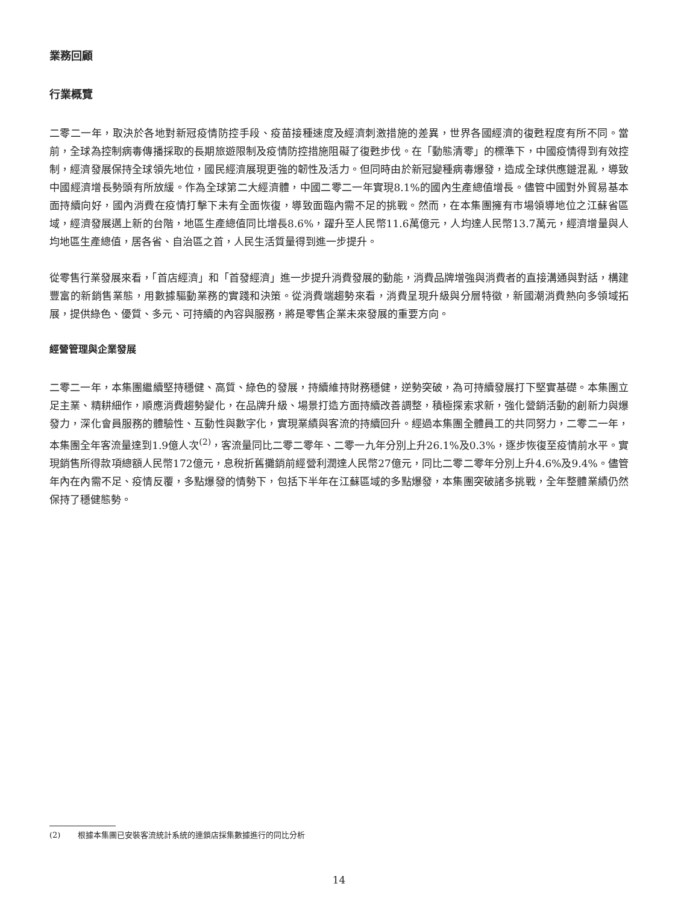業務回顧
行業概覽
二零二一年，取決於各地對新冠疫情防控手段、疫苗接種速度及經濟刺激措施的差異，世界各國經濟的復甦程度有所不同。當前，全球為控制病毒傳播採取的長期旅遊限制及疫情防控措施阻礙了復甦步伐。在「動態清零」的標準下，中國疫情得到有效控制，經濟發展保持全球領先地位，國民經濟展現更強的韌性及活力。但同時由於新冠變種病毒爆發，造成全球供應鏈混亂，導致中國經濟增長勢頭有所放緩。作為全球第二大經濟體，中國二零二一年實現8.1%的國內生產總值增長。儘管中國對外貿易基本面持續向好，國內消費在疫情打擊下未有全面恢復，導致面臨內需不足的挑戰。然而，在本集團擁有市場領導地位之江蘇省區域，經濟發展邁上新的台階，地區生產總值同比增長8.6%，躍升至人民幣11.6萬億元，人均達人民幣13.7萬元，經濟增量與人均地區生產總值，居各省、自治區之首，人民生活質量得到進一步提升。
從零售行業發展來看，「首店經濟」和「首發經濟」進一步提升消費發展的動能，消費品牌增強與消費者的直接溝通與對話，構建豐富的新銷售業態，用數據驅動業務的實踐和決策。從消費端趨勢來看，消費呈現升級與分層特徵，新國潮消費熱向多領域拓展，提供綠色、優質、多元、可持續的內容與服務，將是零售企業未來發展的重要方向。
經營管理與企業發展
二零二一年，本集團繼續堅持穩健、高質、綠色的發展，持續維持財務穩健，逆勢突破，為可持續發展打下堅實基礎。本集團立足主業、精耕細作，順應消費趨勢變化，在品牌升級、場景打造方面持續改善調整，積極探索求新，強化營銷活動的創新力與爆發力，深化會員服務的體驗性、互動性與數字化，實現業績與客流的持續回升。經過本集團全體員工的共同努力，二零二一年，本集團全年客流量達到1.9億人次<sup>(2)</sup>，客流量同比二零二零年、二零一九年分別上升26.1%及0.3%，逐步恢復至疫情前水平。實現銷售所得款項總額人民幣172億元，息稅折舊攤銷前經營利潤達人民幣27億元，同比二零二零年分別上升4.6%及9.4%。儘管年內在內需不足、疫情反覆，多點爆發的情勢下，包括下半年在江蘇區域的多點爆發，本集團突破諸多挑戰，全年整體業績仍然保持了穩健態勢。
(2) 根據本集團已安裝客流統計系統的連鎖店採集數據進行的同比分析
14